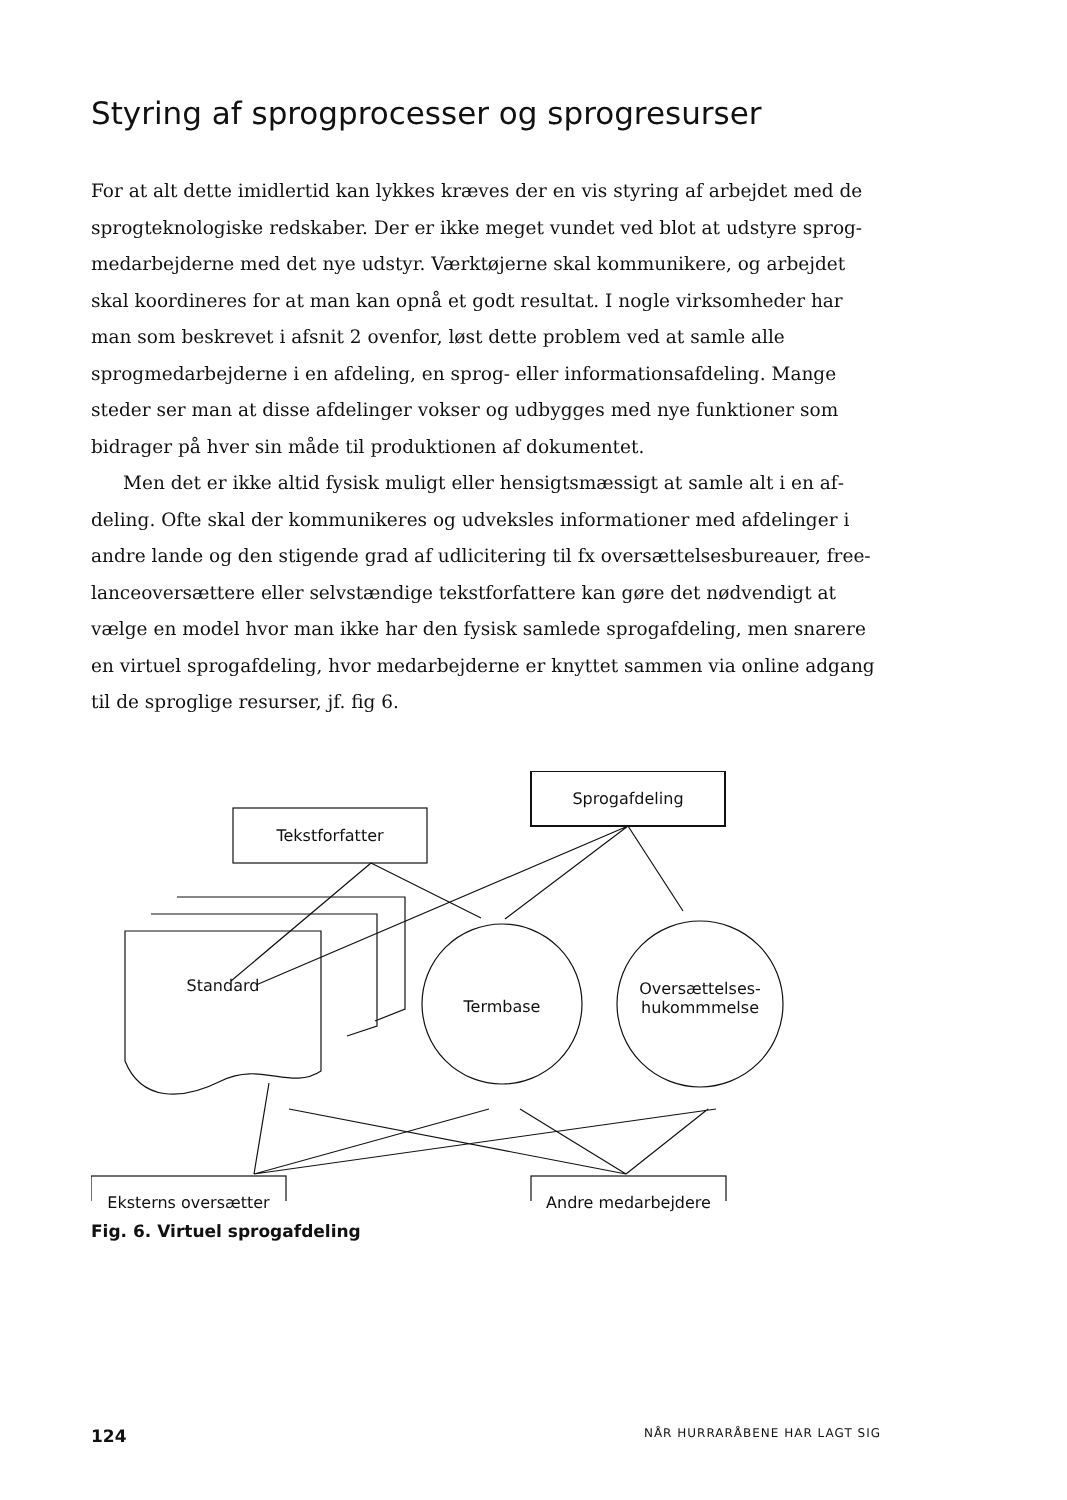Styring af sprogprocesser og sprogresurser
For at alt dette imidlertid kan lykkes kræves der en vis styring af arbejdet med de sprogteknologiske redskaber. Der er ikke meget vundet ved blot at udstyre sprog­medarbejderne med det nye udstyr. Værktøjerne skal kommunikere, og arbejdet skal koordineres for at man kan opnå et godt resultat. I nogle virksomheder har man som beskrevet i afsnit 2 ovenfor, løst dette problem ved at samle alle sprogmedar­bejderne i en afdeling, en sprog- eller informationsafdeling. Mange steder ser man at disse afdelinger vokser og udbygges med nye funktioner som bidrager på hver sin måde til produktionen af dokumentet.
Men det er ikke altid fysisk muligt eller hensigtsmæssigt at samle alt i en af­deling. Ofte skal der kommunikeres og udveksles informationer med afdelinger i andre lande og den stigende grad af udlicitering til fx oversættelsesbureauer, free­lanceoversættere eller selvstændige tekstforfattere kan gøre det nødvendigt at vælge en model hvor man ikke har den fysisk samlede sprogafdeling, men snarere en vir­tuel sprogafdeling, hvor medarbejderne er knyttet sammen via online adgang til de sproglige resurser, jf. fig 6.
Sprogafdeling
Tekstforfatter
Standard
Termbase
Oversættelses-
hukommmelse
Eksterns oversætter Andre medarbejdere
Fig. 6. Virtuel sprogafdeling
124 NÅR HURRARÅBENE HAR LAGT SIG